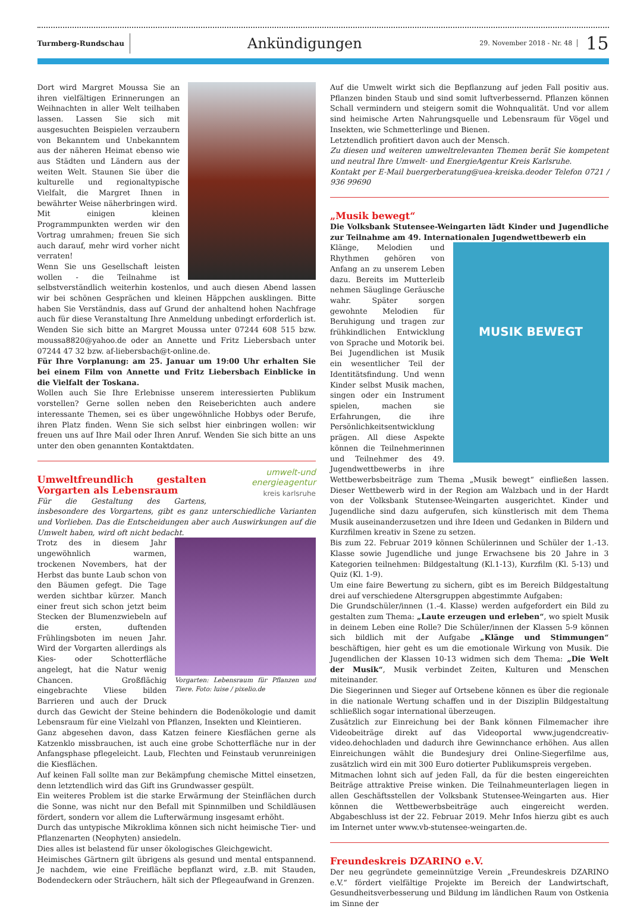Turmberg-Rundschau
Ankündigungen
29. November 2018 - Nr. 48
15
Dort wird Margret Moussa Sie an ihren vielfältigen Erinnerungen an Weihnachten in aller Welt teilhaben lassen. Lassen Sie sich mit ausgesuchten Beispielen verzaubern von Bekanntem und Unbekanntem aus der näheren Heimat ebenso wie aus Städten und Ländern aus der weiten Welt. Staunen Sie über die kulturelle und regionaltypische Vielfalt, die Margret Ihnen in bewährter Weise näherbringen wird.
Mit einigen kleinen Programmpunkten werden wir den Vortrag umrahmen; freuen Sie sich auch darauf, mehr wird vorher nicht verraten!
Wenn Sie uns Gesellschaft leisten wollen - die Teilnahme ist selbstverständlich weiterhin kostenlos, und auch diesen Abend lassen wir bei schönen Gesprächen und kleinen Häppchen ausklingen. Bitte haben Sie Verständnis, dass auf Grund der anhaltend hohen Nachfrage auch für diese Veranstaltung Ihre Anmeldung unbedingt erforderlich ist. Wenden Sie sich bitte an Margret Moussa unter 07244 608 515 bzw. moussa8820@yahoo.de oder an Annette und Fritz Liebersbach unter 07244 47 32 bzw. af-liebersbach@t-online.de.
Für Ihre Vorplanung: am 25. Januar um 19:00 Uhr erhalten Sie bei einem Film von Annette und Fritz Liebersbach Einblicke in die Vielfalt der Toskana.
Wollen auch Sie Ihre Erlebnisse unserem interessierten Publikum vorstellen? Gerne sollen neben den Reiseberichten auch andere interessante Themen, sei es über ungewöhnliche Hobbys oder Berufe, ihren Platz finden. Wenn Sie sich selbst hier einbringen wollen: wir freuen uns auf Ihre Mail oder Ihren Anruf. Wenden Sie sich bitte an uns unter den oben genannten Kontaktdaten.
umwelt-und energieagentur
kreis karlsruhe
Umweltfreundlich gestalten Vorgarten als Lebensraum
Für die Gestaltung des Gartens, insbesondere des Vorgartens, gibt es ganz unterschiedliche Varianten und Vorlieben. Das die Entscheidungen aber auch Auswirkungen auf die Umwelt haben, wird oft nicht bedacht.
Vorgarten: Lebensraum für Pflanzen und Tiere. Foto: luise / pixelio.de
Trotz des in diesem Jahr ungewöhnlich warmen, trockenen Novembers, hat der Herbst das bunte Laub schon von den Bäumen gefegt. Die Tage werden sichtbar kürzer. Manch einer freut sich schon jetzt beim Stecken der Blumenzwiebeln auf die ersten, duftenden Frühlingsboten im neuen Jahr. Wird der Vorgarten allerdings als Kies- oder Schotterfläche angelegt, hat die Natur wenig Chancen. Großflächig eingebrachte Vliese bilden Barrieren und auch der Druck durch das Gewicht der Steine behindern die Bodenökologie und damit Lebensraum für eine Vielzahl von Pflanzen, Insekten und Kleintieren.
Ganz abgesehen davon, dass Katzen feinere Kiesflächen gerne als Katzenklo missbrauchen, ist auch eine grobe Schotterfläche nur in der Anfangsphase pflegeleicht. Laub, Flechten und Feinstaub verunreinigen die Kiesflächen.
Auf keinen Fall sollte man zur Bekämpfung chemische Mittel einsetzen, denn letztendlich wird das Gift ins Grundwasser gespült.
Ein weiteres Problem ist die starke Erwärmung der Steinflächen durch die Sonne, was nicht nur den Befall mit Spinnmilben und Schildläusen fördert, sondern vor allem die Lufterwärmung insgesamt erhöht.
Durch das untypische Mikroklima können sich nicht heimische Tier- und Pflanzenarten (Neophyten) ansiedeln.
Dies alles ist belastend für unser ökologisches Gleichgewicht.
Heimisches Gärtnern gilt übrigens als gesund und mental entspannend. Je nachdem, wie eine Freifläche bepflanzt wird, z.B. mit Stauden, Bodendeckern oder Sträuchern, hält sich der Pflegeaufwand in Grenzen.
Auf die Umwelt wirkt sich die Bepflanzung auf jeden Fall positiv aus. Pflanzen binden Staub und sind somit luftverbessernd. Pflanzen können Schall vermindern und steigern somit die Wohnqualität. Und vor allem sind heimische Arten Nahrungsquelle und Lebensraum für Vögel und Insekten, wie Schmetterlinge und Bienen.
Letztendlich profitiert davon auch der Mensch.
Zu diesen und weiteren umweltrelevanten Themen berät Sie kompetent und neutral Ihre Umwelt- und EnergieAgentur Kreis Karlsruhe.
Kontakt per E-Mail buergerberatung@uea-kreiska.deoder Telefon 0721 / 936 99690
„Musik bewegt“
Die Volksbank Stutensee-Weingarten lädt Kinder und Jugendliche zur Teilnahme am 49. Internationalen Jugendwettbewerb ein
MUSIK BEWEGT
Klänge, Melodien und Rhythmen gehören von Anfang an zu unserem Leben dazu. Bereits im Mutterleib nehmen Säuglinge Geräusche wahr. Später sorgen gewohnte Melodien für Beruhigung und tragen zur frühkindlichen Entwicklung von Sprache und Motorik bei. Bei Jugendlichen ist Musik ein wesentlicher Teil der Identitätsfindung. Und wenn Kinder selbst Musik machen, singen oder ein Instrument spielen, machen sie Erfahrungen, die ihre Persönlichkeitsentwicklung prägen. All diese Aspekte können die Teilnehmerinnen und Teilnehmer des 49. Jugendwettbewerbs in ihre Wettbewerbsbeiträge zum Thema „Musik bewegt“ einfließen lassen. Dieser Wettbewerb wird in der Region am Walzbach und in der Hardt von der Volksbank Stutensee-Weingarten ausgerichtet. Kinder und Jugendliche sind dazu aufgerufen, sich künstlerisch mit dem Thema Musik auseinanderzusetzen und ihre Ideen und Gedanken in Bildern und Kurzfilmen kreativ in Szene zu setzen.
Bis zum 22. Februar 2019 können Schülerinnen und Schüler der 1.-13. Klasse sowie Jugendliche und junge Erwachsene bis 20 Jahre in 3 Kategorien teilnehmen: Bildgestaltung (Kl.1-13), Kurzfilm (Kl. 5-13) und Quiz (Kl. 1-9).
Um eine faire Bewertung zu sichern, gibt es im Bereich Bildgestaltung drei auf verschiedene Altersgruppen abgestimmte Aufgaben:
Die Grundschüler/innen (1.-4. Klasse) werden aufgefordert ein Bild zu gestalten zum Thema: „Laute erzeugen und erleben“, wo spielt Musik in deinem Leben eine Rolle? Die Schüler/innen der Klassen 5-9 können sich bildlich mit der Aufgabe „Klänge und Stimmungen“ beschäftigen, hier geht es um die emotionale Wirkung von Musik. Die Jugendlichen der Klassen 10-13 widmen sich dem Thema: „Die Welt der Musik“, Musik verbindet Zeiten, Kulturen und Menschen miteinander.
Die Siegerinnen und Sieger auf Ortsebene können es über die regionale in die nationale Wertung schaffen und in der Disziplin Bildgestaltung schließlich sogar international überzeugen.
Zusätzlich zur Einreichung bei der Bank können Filmemacher ihre Videobeiträge direkt auf das Videoportal www.jugendcreativ-video.dehochladen und dadurch ihre Gewinnchance erhöhen. Aus allen Einreichungen wählt die Bundesjury drei Online-Siegerfilme aus, zusätzlich wird ein mit 300 Euro dotierter Publikumspreis vergeben.
Mitmachen lohnt sich auf jeden Fall, da für die besten eingereichten Beiträge attraktive Preise winken. Die Teilnahmeunterlagen liegen in allen Geschäftsstellen der Volksbank Stutensee-Weingarten aus. Hier können die Wettbewerbsbeiträge auch eingereicht werden. Abgabeschluss ist der 22. Februar 2019. Mehr Infos hierzu gibt es auch im Internet unter www.vb-stutensee-weingarten.de.
Freundeskreis DZARINO e.V.
Der neu gegründete gemeinnützige Verein „Freundeskreis DZARINO e.V.“ fördert vielfältige Projekte im Bereich der Landwirtschaft, Gesundheitsverbesserung und Bildung im ländlichen Raum von Ostkenia im Sinne der